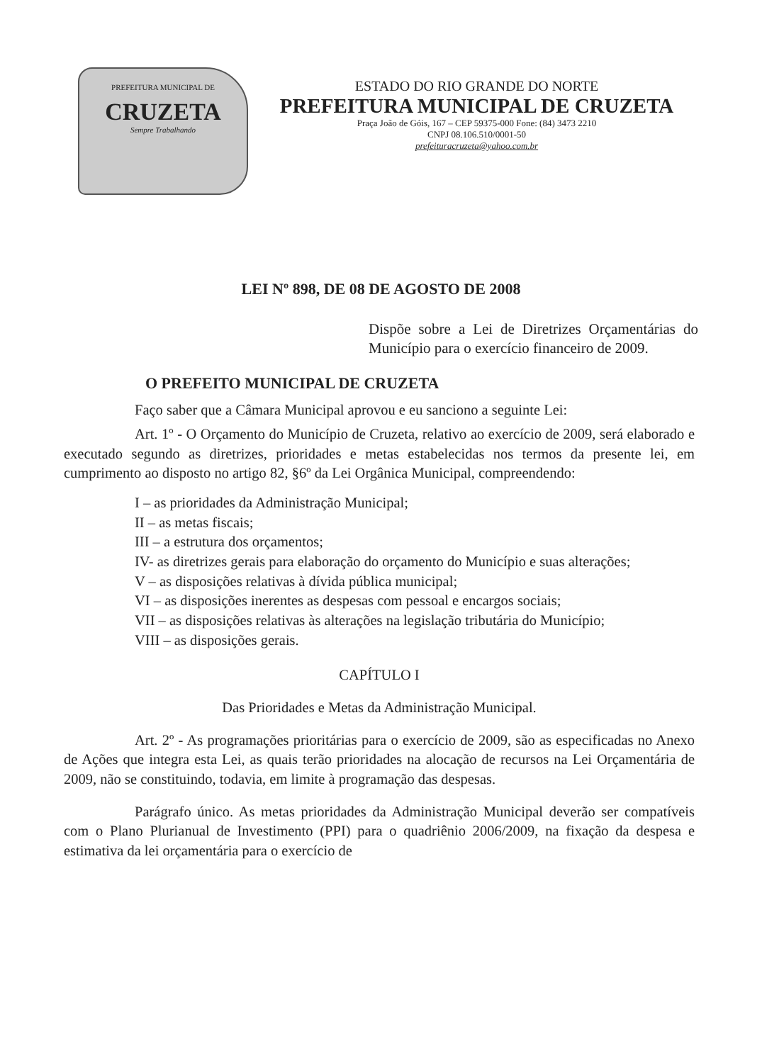PREFEITURA MUNICIPAL DE
CRUZETA
Sempre Trabalhando
ESTADO DO RIO GRANDE DO NORTE
PREFEITURA MUNICIPAL DE CRUZETA
Praça João de Góis, 167 – CEP 59375-000 Fone: (84) 3473 2210
CNPJ 08.106.510/0001-50
prefeituracruzeta@yahoo.com.br
LEI Nº 898, DE 08 DE AGOSTO DE 2008
Dispõe sobre a Lei de Diretrizes Orçamentárias do Município para o exercício financeiro de 2009.
O PREFEITO MUNICIPAL DE CRUZETA
Faço saber que a Câmara Municipal aprovou e eu sanciono a seguinte Lei:
Art. 1º - O Orçamento do Município de Cruzeta, relativo ao exercício de 2009, será elaborado e executado segundo as diretrizes, prioridades e metas estabelecidas nos termos da presente lei, em cumprimento ao disposto no artigo 82, §6º da Lei Orgânica Municipal, compreendendo:
I – as prioridades da Administração Municipal;
II – as metas fiscais;
III – a estrutura dos orçamentos;
IV- as diretrizes gerais para elaboração do orçamento do Município e suas alterações;
V – as disposições relativas à dívida pública municipal;
VI – as disposições inerentes as despesas com pessoal e encargos sociais;
VII – as disposições relativas às alterações na legislação tributária do Município;
VIII – as disposições gerais.
CAPÍTULO I
Das Prioridades e Metas da Administração Municipal.
Art. 2º - As programações prioritárias para o exercício de 2009, são as especificadas no Anexo de Ações que integra esta Lei, as quais terão prioridades na alocação de recursos na Lei Orçamentária de 2009, não se constituindo, todavia, em limite à programação das despesas.
Parágrafo único. As metas prioridades da Administração Municipal deverão ser compatíveis com o Plano Plurianual de Investimento (PPI) para o quadriênio 2006/2009, na fixação da despesa e estimativa da lei orçamentária para o exercício de